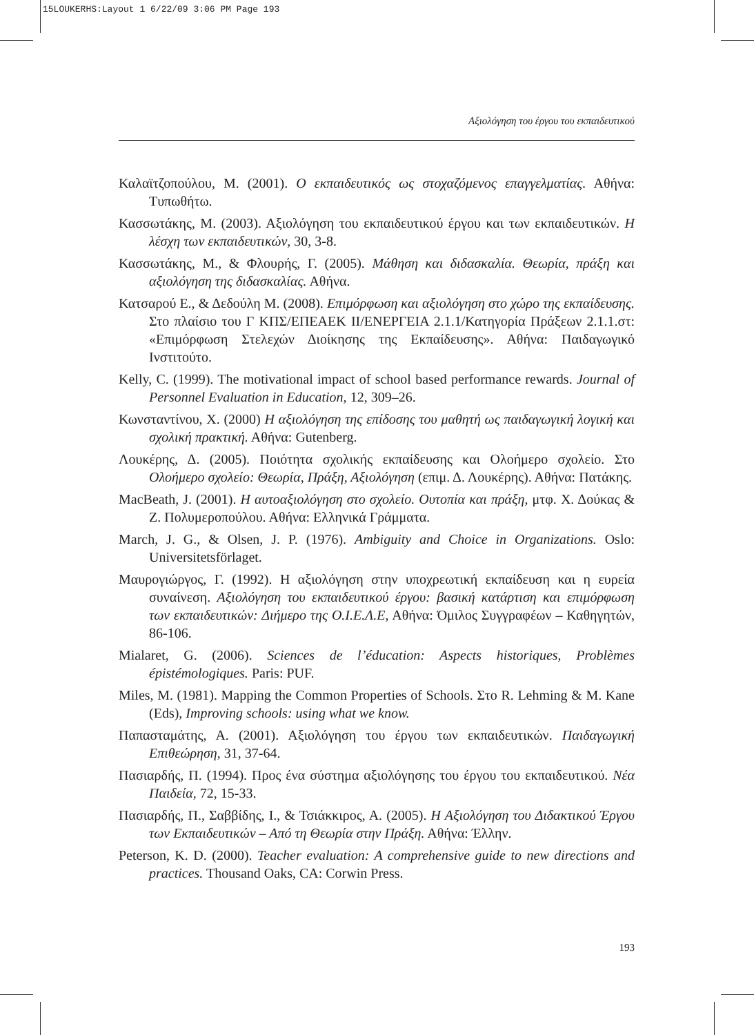15LOUKERHS:Layout 1 6/22/09 3:06 PM Page 193
Αξιολόγηση του έργου του εκπαιδευτικού
Καλαϊτζοπούλου, Μ. (2001). Ο εκπαιδευτικός ως στοχαζόμενος επαγγελματίας. Αθήνα: Τυπωθήτω.
Κασσωτάκης, Μ. (2003). Αξιολόγηση του εκπαιδευτικού έργου και των εκπαιδευτικών. Η λέσχη των εκπαιδευτικών, 30, 3-8.
Κασσωτάκης, Μ., & Φλουρής, Γ. (2005). Μάθηση και διδασκαλία. Θεωρία, πράξη και αξιολόγηση της διδασκαλίας. Αθήνα.
Κατσαρού Ε., & Δεδούλη Μ. (2008). Επιμόρφωση και αξιολόγηση στο χώρο της εκπαίδευσης. Στο πλαίσιο του Γ ΚΠΣ/ΕΠΕΑΕΚ ΙΙ/ΕΝΕΡΓΕΙΑ 2.1.1/Κατηγορία Πράξεων 2.1.1.στ: «Επιμόρφωση Στελεχών Διοίκησης της Εκπαίδευσης». Αθήνα: Παιδαγωγικό Ινστιτούτο.
Kelly, C. (1999). The motivational impact of school based performance rewards. Journal of Personnel Evaluation in Education, 12, 309–26.
Κωνσταντίνου, Χ. (2000) Η αξιολόγηση της επίδοσης του μαθητή ως παιδαγωγική λογική και σχολική πρακτική. Αθήνα: Gutenberg.
Λουκέρης, Δ. (2005). Ποιότητα σχολικής εκπαίδευσης και Ολοήμερο σχολείο. Στο Ολοήμερο σχολείο: Θεωρία, Πράξη, Αξιολόγηση (επιμ. Δ. Λουκέρης). Αθήνα: Πατάκης.
MacBeath, J. (2001). Η αυτοαξιολόγηση στο σχολείο. Ουτοπία και πράξη, μτφ. Χ. Δούκας & Ζ. Πολυμεροπούλου. Αθήνα: Ελληνικά Γράμματα.
March, J. G., & Olsen, J. P. (1976). Ambiguity and Choice in Organizations. Oslo: Universitetsförlaget.
Μαυρογιώργος, Γ. (1992). Η αξιολόγηση στην υποχρεωτική εκπαίδευση και η ευρεία συναίνεση. Αξιολόγηση του εκπαιδευτικού έργου: βασική κατάρτιση και επιμόρφωση των εκπαιδευτικών: Διήμερο της Ο.Ι.Ε.Λ.Ε, Αθήνα: Όμιλος Συγγραφέων – Καθηγητών, 86-106.
Mialaret, G. (2006). Sciences de l’éducation: Aspects historiques, Problèmes épistémologiques. Paris: PUF.
Miles, M. (1981). Mapping the Common Properties of Schools. Στο R. Lehming & M. Kane (Eds), Improving schools: using what we know.
Παπασταμάτης, Α. (2001). Αξιολόγηση του έργου των εκπαιδευτικών. Παιδαγωγική Επιθεώρηση, 31, 37-64.
Πασιαρδής, Π. (1994). Προς ένα σύστημα αξιολόγησης του έργου του εκπαιδευτικού. Νέα Παιδεία, 72, 15-33.
Πασιαρδής, Π., Σαββίδης, Ι., & Τσιάκκιρος, Α. (2005). Η Αξιολόγηση του Διδακτικού Έργου των Εκπαιδευτικών – Από τη Θεωρία στην Πράξη. Αθήνα: Έλλην.
Peterson, K. D. (2000). Teacher evaluation: A comprehensive guide to new directions and practices. Thousand Oaks, CA: Corwin Press.
193